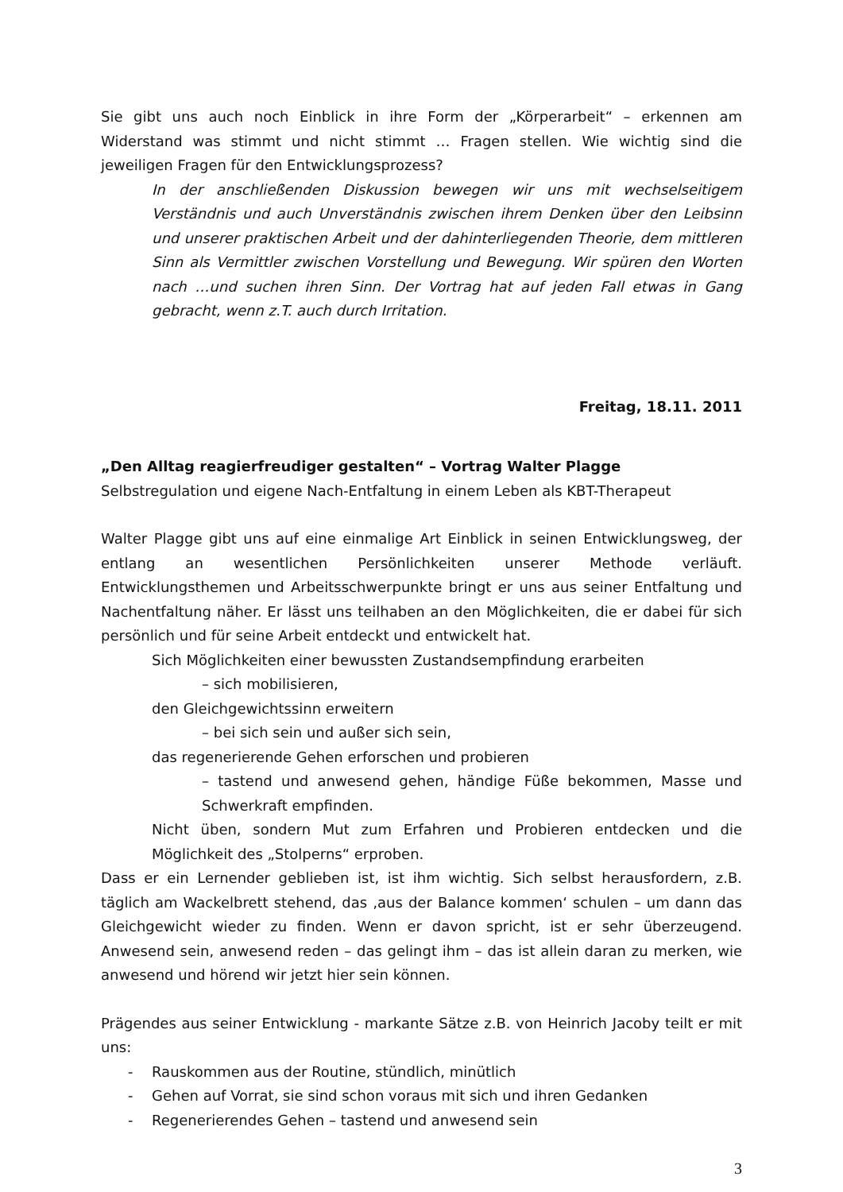Sie gibt uns auch noch Einblick in ihre Form der „Körperarbeit“ – erkennen am Widerstand was stimmt und nicht stimmt … Fragen stellen. Wie wichtig sind die jeweiligen Fragen für den Entwicklungsprozess?
In der anschließenden Diskussion bewegen wir uns mit wechselseitigem Verständnis und auch Unverständnis zwischen ihrem Denken über den Leibsinn und unserer praktischen Arbeit und der dahinterliegenden Theorie, dem mittleren Sinn als Vermittler zwischen Vorstellung und Bewegung. Wir spüren den Worten nach …und suchen ihren Sinn. Der Vortrag hat auf jeden Fall etwas in Gang gebracht, wenn z.T. auch durch Irritation.
Freitag, 18.11. 2011
„Den Alltag reagierfreudiger gestalten“ – Vortrag Walter Plagge
Selbstregulation und eigene Nach-Entfaltung in einem Leben als KBT-Therapeut
Walter Plagge gibt uns auf eine einmalige Art Einblick in seinen Entwicklungsweg, der entlang an wesentlichen Persönlichkeiten unserer Methode verläuft. Entwicklungsthemen und Arbeitsschwerpunkte bringt er uns aus seiner Entfaltung und Nachentfaltung näher. Er lässt uns teilhaben an den Möglichkeiten, die er dabei für sich persönlich und für seine Arbeit entdeckt und entwickelt hat.
Sich Möglichkeiten einer bewussten Zustandsempfindung erarbeiten
– sich mobilisieren,
den Gleichgewichtssinn erweitern
– bei sich sein und außer sich sein,
das regenerierende Gehen erforschen und probieren
– tastend und anwesend gehen, händige Füße bekommen, Masse und Schwerkraft empfinden.
Nicht üben, sondern Mut zum Erfahren und Probieren entdecken und die Möglichkeit des „Stolperns“ erproben.
Dass er ein Lernender geblieben ist, ist ihm wichtig. Sich selbst herausfordern, z.B. täglich am Wackelbrett stehend, das ‚aus der Balance kommen‘ schulen – um dann das Gleichgewicht wieder zu finden. Wenn er davon spricht, ist er sehr überzeugend. Anwesend sein, anwesend reden – das gelingt ihm – das ist allein daran zu merken, wie anwesend und hörend wir jetzt hier sein können.
Prägendes aus seiner Entwicklung - markante Sätze z.B. von Heinrich Jacoby teilt er mit uns:
- Rauskommen aus der Routine, stündlich, minütlich
- Gehen auf Vorrat, sie sind schon voraus mit sich und ihren Gedanken
- Regenerierendes Gehen – tastend und anwesend sein
3